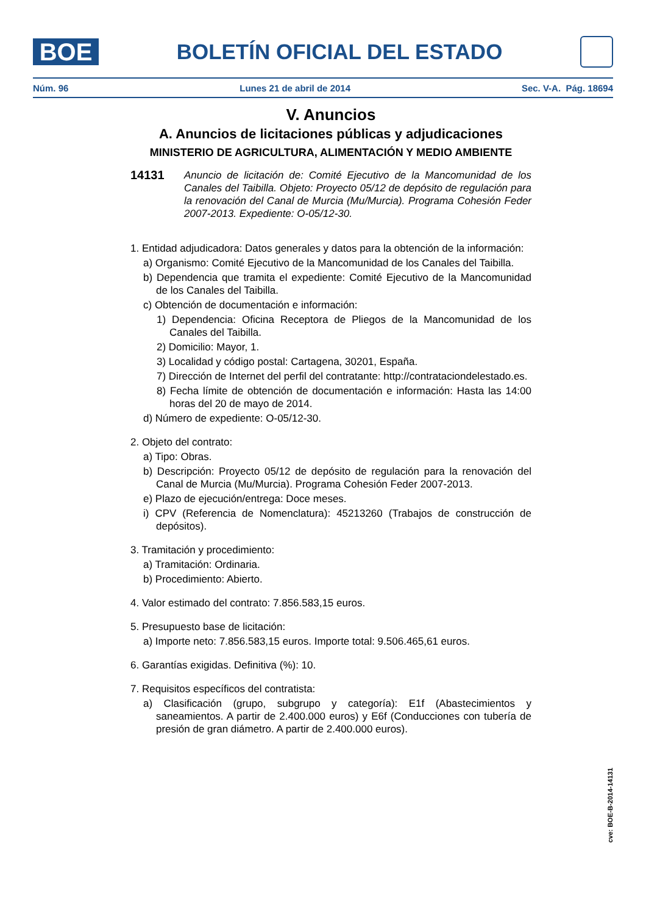BOE
BOLETÍN OFICIAL DEL ESTADO
Núm. 96 Lunes 21 de abril de 2014 Sec. V-A. Pág. 18694
V. Anuncios
A. Anuncios de licitaciones públicas y adjudicaciones
MINISTERIO DE AGRICULTURA, ALIMENTACIÓN Y MEDIO AMBIENTE
14131 Anuncio de licitación de: Comité Ejecutivo de la Mancomunidad de los Canales del Taibilla. Objeto: Proyecto 05/12 de depósito de regulación para la renovación del Canal de Murcia (Mu/Murcia). Programa Cohesión Feder 2007-2013. Expediente: O-05/12-30.
1. Entidad adjudicadora: Datos generales y datos para la obtención de la información:
a) Organismo: Comité Ejecutivo de la Mancomunidad de los Canales del Taibilla.
b) Dependencia que tramita el expediente: Comité Ejecutivo de la Mancomunidad de los Canales del Taibilla.
c) Obtención de documentación e información:
1) Dependencia: Oficina Receptora de Pliegos de la Mancomunidad de los Canales del Taibilla.
2) Domicilio: Mayor, 1.
3) Localidad y código postal: Cartagena, 30201, España.
7) Dirección de Internet del perfil del contratante: http://contrataciondelestado.es.
8) Fecha límite de obtención de documentación e información: Hasta las 14:00 horas del 20 de mayo de 2014.
d) Número de expediente: O-05/12-30.
2. Objeto del contrato:
a) Tipo: Obras.
b) Descripción: Proyecto 05/12 de depósito de regulación para la renovación del Canal de Murcia (Mu/Murcia). Programa Cohesión Feder 2007-2013.
e) Plazo de ejecución/entrega: Doce meses.
i) CPV (Referencia de Nomenclatura): 45213260 (Trabajos de construcción de depósitos).
3. Tramitación y procedimiento:
a) Tramitación: Ordinaria.
b) Procedimiento: Abierto.
4. Valor estimado del contrato: 7.856.583,15 euros.
5. Presupuesto base de licitación:
a) Importe neto: 7.856.583,15 euros. Importe total: 9.506.465,61 euros.
6. Garantías exigidas. Definitiva (%): 10.
7. Requisitos específicos del contratista:
a) Clasificación (grupo, subgrupo y categoría): E1f (Abastecimientos y saneamientos. A partir de 2.400.000 euros) y E6f (Conducciones con tubería de presión de gran diámetro. A partir de 2.400.000 euros).
cve: BOE-B-2014-14131